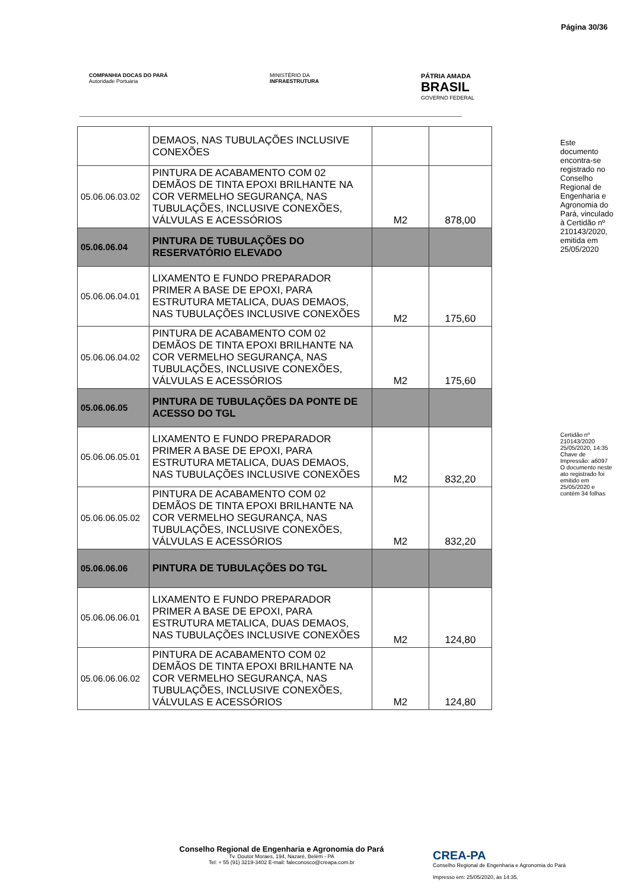Página 30/36
COMPANHIA DOCAS DO PARÁ
Autoridade Portuária
MINISTÉRIO DA
INFRAESTRUTURA
PÁTRIA AMADA
BRASIL
GOVERNO FEDERAL
| | DEMAOS, NAS TUBULAÇÕES INCLUSIVE CONEXÕES | | |
| 05.06.06.03.02 | PINTURA DE ACABAMENTO COM 02 DEMÃOS DE TINTA EPOXI BRILHANTE NA COR VERMELHO SEGURANÇA, NAS TUBULAÇÕES, INCLUSIVE CONEXÕES, VÁLVULAS E ACESSÓRIOS | M2 | 878,00 |
| 05.06.06.04 | PINTURA DE TUBULAÇÕES DO RESERVATÓRIO ELEVADO | | |
| 05.06.06.04.01 | LIXAMENTO E FUNDO PREPARADOR PRIMER A BASE DE EPOXI, PARA ESTRUTURA METALICA, DUAS DEMAOS, NAS TUBULAÇÕES INCLUSIVE CONEXÕES | M2 | 175,60 |
| 05.06.06.04.02 | PINTURA DE ACABAMENTO COM 02 DEMÃOS DE TINTA EPOXI BRILHANTE NA COR VERMELHO SEGURANÇA, NAS TUBULAÇÕES, INCLUSIVE CONEXÕES, VÁLVULAS E ACESSÓRIOS | M2 | 175,60 |
| 05.06.06.05 | PINTURA DE TUBULAÇÕES DA PONTE DE ACESSO DO TGL | | |
| 05.06.06.05.01 | LIXAMENTO E FUNDO PREPARADOR PRIMER A BASE DE EPOXI, PARA ESTRUTURA METALICA, DUAS DEMAOS, NAS TUBULAÇÕES INCLUSIVE CONEXÕES | M2 | 832,20 |
| 05.06.06.05.02 | PINTURA DE ACABAMENTO COM 02 DEMÃOS DE TINTA EPOXI BRILHANTE NA COR VERMELHO SEGURANÇA, NAS TUBULAÇÕES, INCLUSIVE CONEXÕES, VÁLVULAS E ACESSÓRIOS | M2 | 832,20 |
| 05.06.06.06 | PINTURA DE TUBULAÇÕES DO TGL | | |
| 05.06.06.06.01 | LIXAMENTO E FUNDO PREPARADOR PRIMER A BASE DE EPOXI, PARA ESTRUTURA METALICA, DUAS DEMAOS, NAS TUBULAÇÕES INCLUSIVE CONEXÕES | M2 | 124,80 |
| 05.06.06.06.02 | PINTURA DE ACABAMENTO COM 02 DEMÃOS DE TINTA EPOXI BRILHANTE NA COR VERMELHO SEGURANÇA, NAS TUBULAÇÕES, INCLUSIVE CONEXÕES, VÁLVULAS E ACESSÓRIOS | M2 | 124,80 |
Este documento encontra-se registrado no Conselho Regional de Engenharia e Agronomia do Pará, vinculado à Certidão nº 210143/2020, emitida em 25/05/2020
Certidão nº 210143/2020 25/05/2020, 14:35 Chave de Impressão: a6097 O documento neste ato registrado foi emitido em 25/05/2020 e contém 34 folhas
Conselho Regional de Engenharia e Agronomia do Pará
Tv. Doutor Moraes, 194, Nazaré, Belém - PA
Tel: + 55 (91) 3219-3402 E-mail: faleconosco@creapa.com.br
CREA-PA
Conselho Regional de Engenharia e Agronomia do Pará
Impresso em: 25/05/2020, às 14:35.